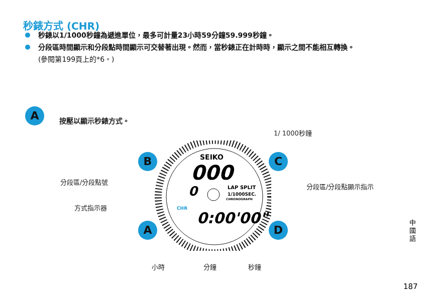秒錶方式 (CHR)
秒錶以1/1000秒鐘為遞進單位，最多可計量23小時59分鐘59.999秒鐘。
分段區時間顯示和分段點時間顯示可交替著出現。然而，當秒錶正在計時時，顯示之間不能相互轉換。
(參閱第199頁上的*6。)
A 按壓以顯示秒錶方式。
SEIKO
000
0
LAP SPLIT
1/1000SEC.
CHRONOGRAPH
CHR
0:00'00"
B C
A D
1/ 1000秒鐘
分段區/分段點號
分段區/分段點顯示指示
方式指示器
小時 分鐘 秒鐘
中國語
187